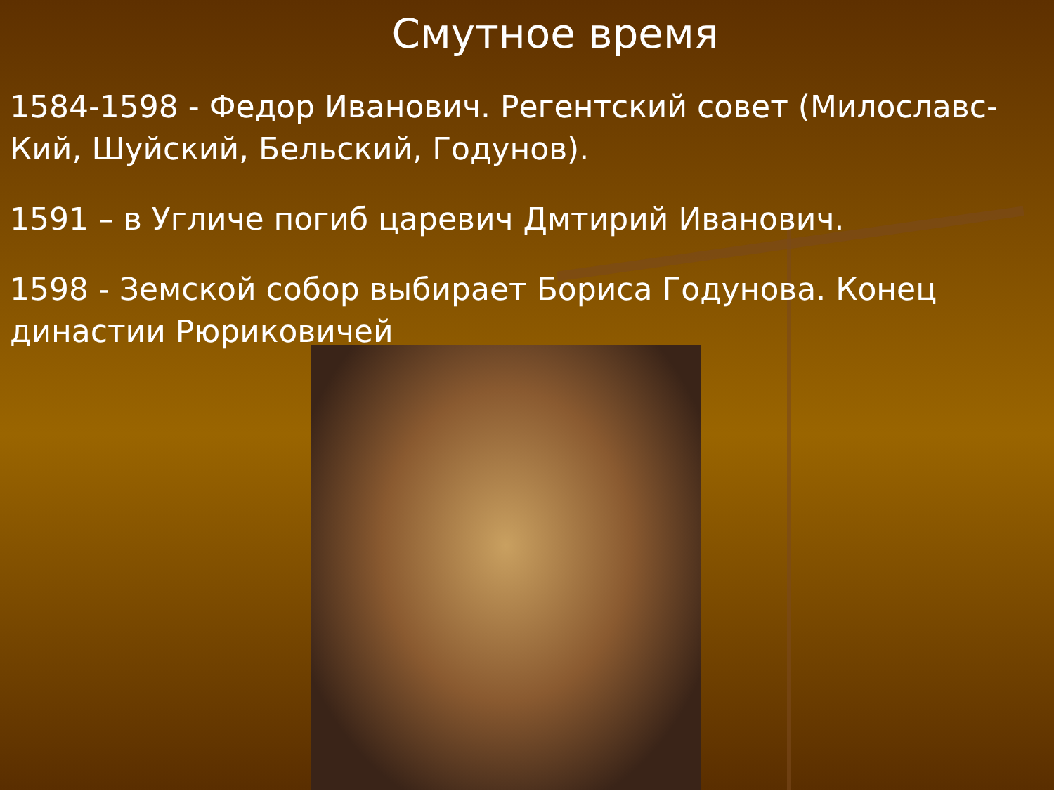Смутное время
1584-1598 - Федор Иванович. Регентский совет (Милославс-Кий, Шуйский, Бельский, Годунов).
1591 – в Угличе погиб царевич Дмтирий Иванович.
1598 - Земской собор выбирает Бориса Годунова. Конец династии Рюриковичей